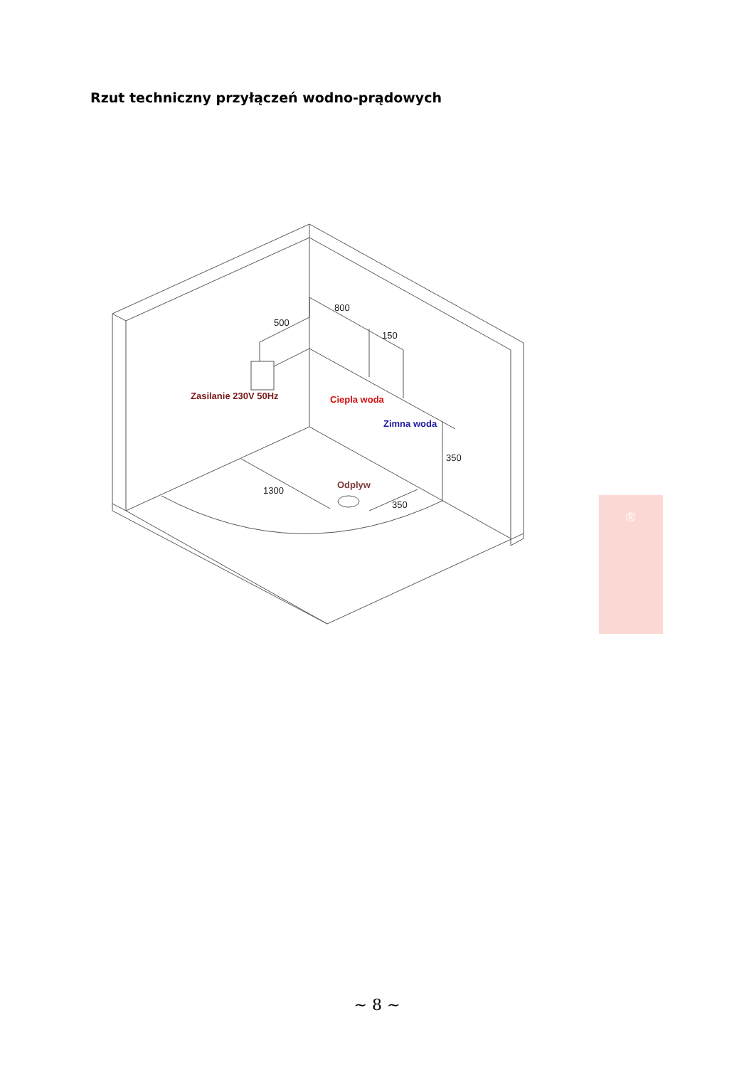Rzut techniczny przyłączeń wodno-prądowych
800
500
150
350
1300
350
Zasilanie 230V 50Hz
Ciepla woda
Zimna woda
Odplyw
®
~ 8 ~